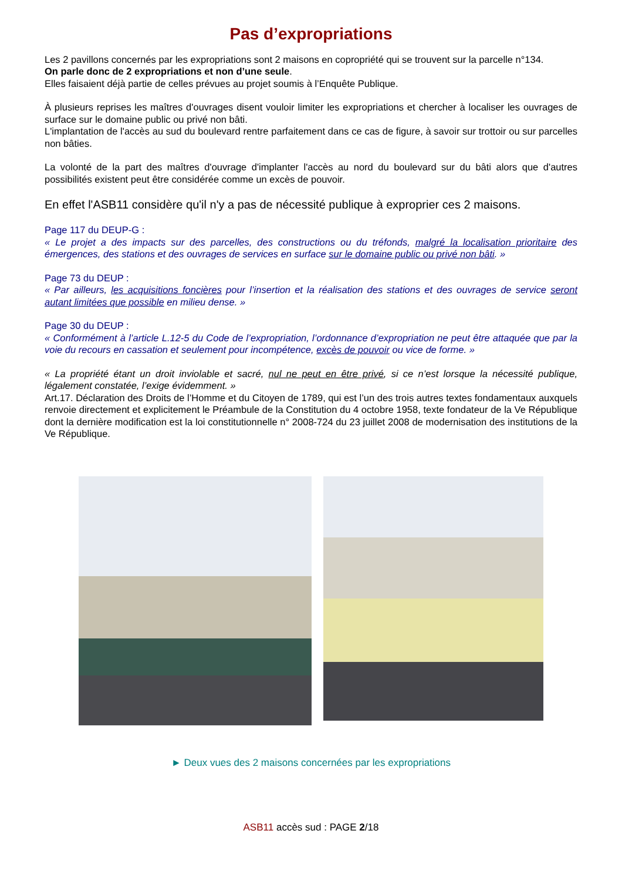Pas d’expropriations
Les 2 pavillons concernés par les expropriations sont 2 maisons en copropriété qui se trouvent sur la parcelle n°134.
On parle donc de 2 expropriations et non d’une seule.
Elles faisaient déjà partie de celles prévues au projet soumis à l’Enquête Publique.
À plusieurs reprises les maîtres d'ouvrages disent vouloir limiter les expropriations et chercher à localiser les ouvrages de surface sur le domaine public ou privé non bâti.
L'implantation de l'accès au sud du boulevard rentre parfaitement dans ce cas de figure, à savoir sur trottoir ou sur parcelles non bâties.
La volonté de la part des maîtres d'ouvrage d'implanter l'accès au nord du boulevard sur du bâti alors que d'autres possibilités existent peut être considérée comme un excès de pouvoir.
En effet l'ASB11 considère qu'il n'y a pas de nécessité publique à exproprier ces 2 maisons.
Page 117 du DEUP-G :
« Le projet a des impacts sur des parcelles, des constructions ou du tréfonds, malgré la localisation prioritaire des émergences, des stations et des ouvrages de services en surface sur le domaine public ou privé non bâti. »
Page 73 du DEUP :
« Par ailleurs, les acquisitions foncières pour l’insertion et la réalisation des stations et des ouvrages de service seront autant limitées que possible en milieu dense. »
Page 30 du DEUP :
« Conformément à l’article L.12-5 du Code de l’expropriation, l’ordonnance d’expropriation ne peut être attaquée que par la voie du recours en cassation et seulement pour incompétence, excès de pouvoir ou vice de forme. »
« La propriété étant un droit inviolable et sacré, nul ne peut en être privé, si ce n’est lorsque la nécessité publique, légalement constatée, l’exige évidemment. »
Art.17. Déclaration des Droits de l’Homme et du Citoyen de 1789, qui est l’un des trois autres textes fondamentaux auxquels renvoie directement et explicitement le Préambule de la Constitution du 4 octobre 1958, texte fondateur de la Ve République dont la dernière modification est la loi constitutionnelle n° 2008-724 du 23 juillet 2008 de modernisation des institutions de la Ve République.
► Deux vues des 2 maisons concernées par les expropriations
ASB11 accès sud : PAGE 2/18